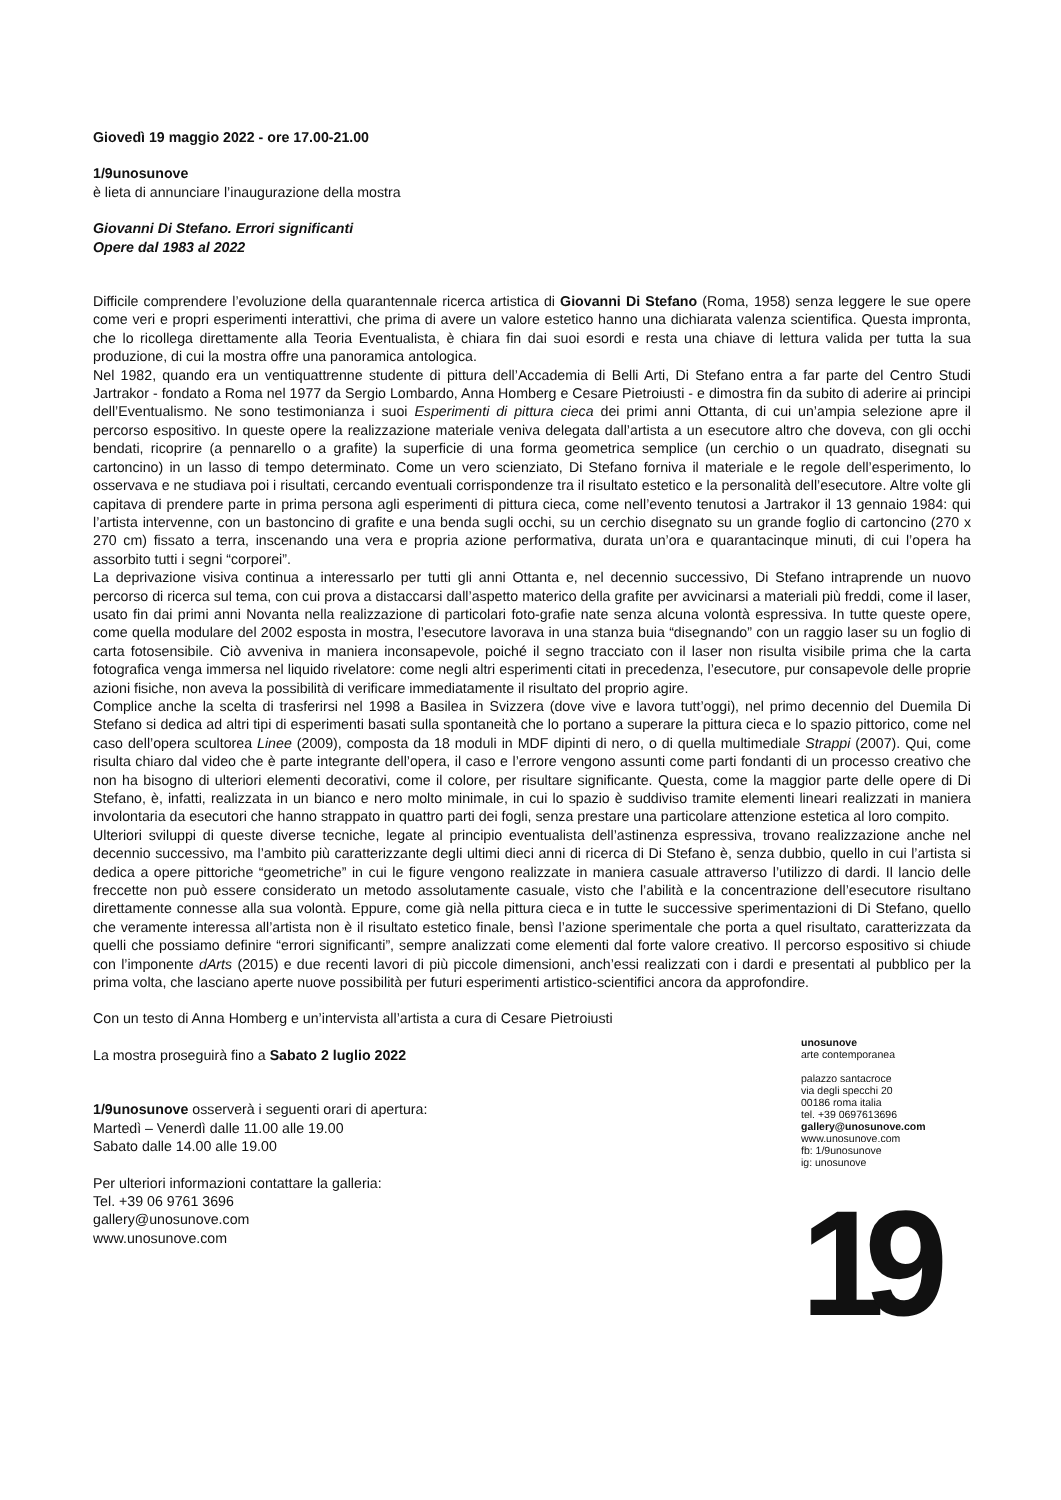Giovedì 19 maggio 2022 - ore 17.00-21.00
1/9unosunove
è lieta di annunciare l’inaugurazione della mostra
Giovanni Di Stefano. Errori significanti
Opere dal 1983 al 2022
Difficile comprendere l’evoluzione della quarantennale ricerca artistica di Giovanni Di Stefano (Roma, 1958) senza leggere le sue opere come veri e propri esperimenti interattivi, che prima di avere un valore estetico hanno una dichiarata valenza scientifica. Questa impronta, che lo ricollega direttamente alla Teoria Eventualista, è chiara fin dai suoi esordi e resta una chiave di lettura valida per tutta la sua produzione, di cui la mostra offre una panoramica antologica.
Nel 1982, quando era un ventiquattrenne studente di pittura dell’Accademia di Belli Arti, Di Stefano entra a far parte del Centro Studi Jartrakor - fondato a Roma nel 1977 da Sergio Lombardo, Anna Homberg e Cesare Pietroiusti - e dimostra fin da subito di aderire ai principi dell’Eventualismo. Ne sono testimonianza i suoi Esperimenti di pittura cieca dei primi anni Ottanta, di cui un’ampia selezione apre il percorso espositivo. In queste opere la realizzazione materiale veniva delegata dall’artista a un esecutore altro che doveva, con gli occhi bendati, ricoprire (a pennarello o a grafite) la superficie di una forma geometrica semplice (un cerchio o un quadrato, disegnati su cartoncino) in un lasso di tempo determinato. Come un vero scienziato, Di Stefano forniva il materiale e le regole dell’esperimento, lo osservava e ne studiava poi i risultati, cercando eventuali corrispondenze tra il risultato estetico e la personalità dell’esecutore. Altre volte gli capitava di prendere parte in prima persona agli esperimenti di pittura cieca, come nell’evento tenutosi a Jartrakor il 13 gennaio 1984: qui l’artista intervenne, con un bastoncino di grafite e una benda sugli occhi, su un cerchio disegnato su un grande foglio di cartoncino (270 x 270 cm) fissato a terra, inscenando una vera e propria azione performativa, durata un’ora e quarantacinque minuti, di cui l’opera ha assorbito tutti i segni “corporei”.
La deprivazione visiva continua a interessarlo per tutti gli anni Ottanta e, nel decennio successivo, Di Stefano intraprende un nuovo percorso di ricerca sul tema, con cui prova a distaccarsi dall’aspetto materico della grafite per avvicinarsi a materiali più freddi, come il laser, usato fin dai primi anni Novanta nella realizzazione di particolari foto-grafie nate senza alcuna volontà espressiva. In tutte queste opere, come quella modulare del 2002 esposta in mostra, l’esecutore lavorava in una stanza buia “disegnando” con un raggio laser su un foglio di carta fotosensibile. Ciò avveniva in maniera inconsapevole, poiché il segno tracciato con il laser non risulta visibile prima che la carta fotografica venga immersa nel liquido rivelatore: come negli altri esperimenti citati in precedenza, l’esecutore, pur consapevole delle proprie azioni fisiche, non aveva la possibilità di verificare immediatamente il risultato del proprio agire.
Complice anche la scelta di trasferirsi nel 1998 a Basilea in Svizzera (dove vive e lavora tutt’oggi), nel primo decennio del Duemila Di Stefano si dedica ad altri tipi di esperimenti basati sulla spontaneità che lo portano a superare la pittura cieca e lo spazio pittorico, come nel caso dell’opera scultorea Linee (2009), composta da 18 moduli in MDF dipinti di nero, o di quella multimediale Strappi (2007). Qui, come risulta chiaro dal video che è parte integrante dell’opera, il caso e l’errore vengono assunti come parti fondanti di un processo creativo che non ha bisogno di ulteriori elementi decorativi, come il colore, per risultare significante. Questa, come la maggior parte delle opere di Di Stefano, è, infatti, realizzata in un bianco e nero molto minimale, in cui lo spazio è suddiviso tramite elementi lineari realizzati in maniera involontaria da esecutori che hanno strappato in quattro parti dei fogli, senza prestare una particolare attenzione estetica al loro compito.
Ulteriori sviluppi di queste diverse tecniche, legate al principio eventualista dell’astinenza espressiva, trovano realizzazione anche nel decennio successivo, ma l’ambito più caratterizzante degli ultimi dieci anni di ricerca di Di Stefano è, senza dubbio, quello in cui l’artista si dedica a opere pittoriche “geometriche” in cui le figure vengono realizzate in maniera casuale attraverso l’utilizzo di dardi. Il lancio delle freccette non può essere considerato un metodo assolutamente casuale, visto che l’abilità e la concentrazione dell’esecutore risultano direttamente connesse alla sua volontà. Eppure, come già nella pittura cieca e in tutte le successive sperimentazioni di Di Stefano, quello che veramente interessa all’artista non è il risultato estetico finale, bensì l’azione sperimentale che porta a quel risultato, caratterizzata da quelli che possiamo definire “errori significanti”, sempre analizzati come elementi dal forte valore creativo. Il percorso espositivo si chiude con l’imponente dArts (2015) e due recenti lavori di più piccole dimensioni, anch’essi realizzati con i dardi e presentati al pubblico per la prima volta, che lasciano aperte nuove possibilità per futuri esperimenti artistico-scientifici ancora da approfondire.
Con un testo di Anna Homberg e un’intervista all’artista a cura di Cesare Pietroiusti
La mostra proseguirà fino a Sabato 2 luglio 2022
1/9unosunove osserverà i seguenti orari di apertura:
Martedì – Venerdì dalle 11.00 alle 19.00
Sabato dalle 14.00 alle 19.00
Per ulteriori informazioni contattare la galleria:
Tel. +39 06 9761 3696
gallery@unosunove.com
www.unosunove.com
unosunove
arte contemporanea
palazzo santacroce
via degli specchi 20
00186 roma italia
tel. +39 0697613696
gallery@unosunove.com
www.unosunove.com
fb: 1/9unosunove
ig: unosunove
19